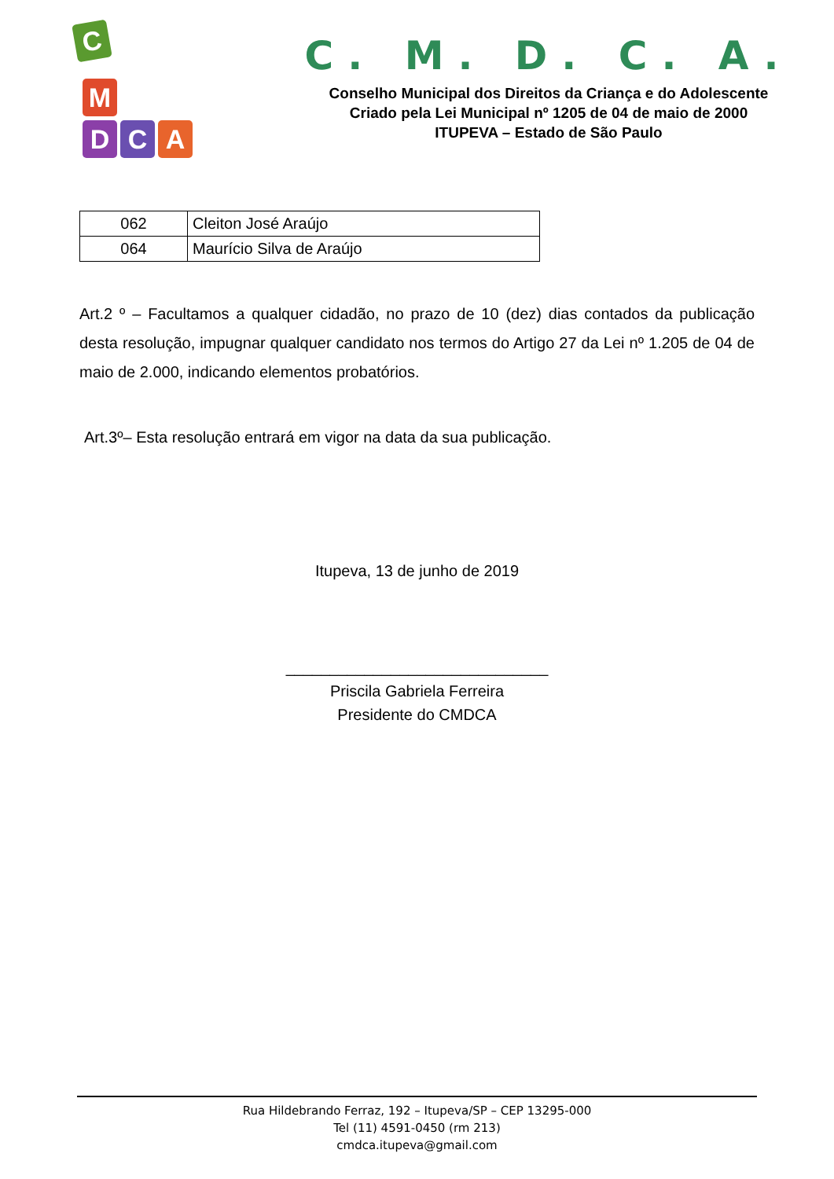C
M
D C A
C. M. D. C. A.
Conselho Municipal dos Direitos da Criança e do Adolescente
Criado pela Lei Municipal nº 1205 de 04 de maio de 2000
ITUPEVA – Estado de São Paulo
| 062 | Cleiton José Araújo |
| 064 | Maurício Silva de Araújo |
Art.2 º – Facultamos a qualquer cidadão, no prazo de 10 (dez) dias contados da publicação desta resolução, impugnar qualquer candidato nos termos do Artigo 27 da Lei nº 1.205 de 04 de maio de 2.000, indicando elementos probatórios.
Art.3º– Esta resolução entrará em vigor na data da sua publicação.
Itupeva, 13 de junho de 2019
______________________________
Priscila Gabriela Ferreira
Presidente do CMDCA
Rua Hildebrando Ferraz, 192 – Itupeva/SP – CEP 13295-000
Tel (11) 4591-0450 (rm 213)
cmdca.itupeva@gmail.com